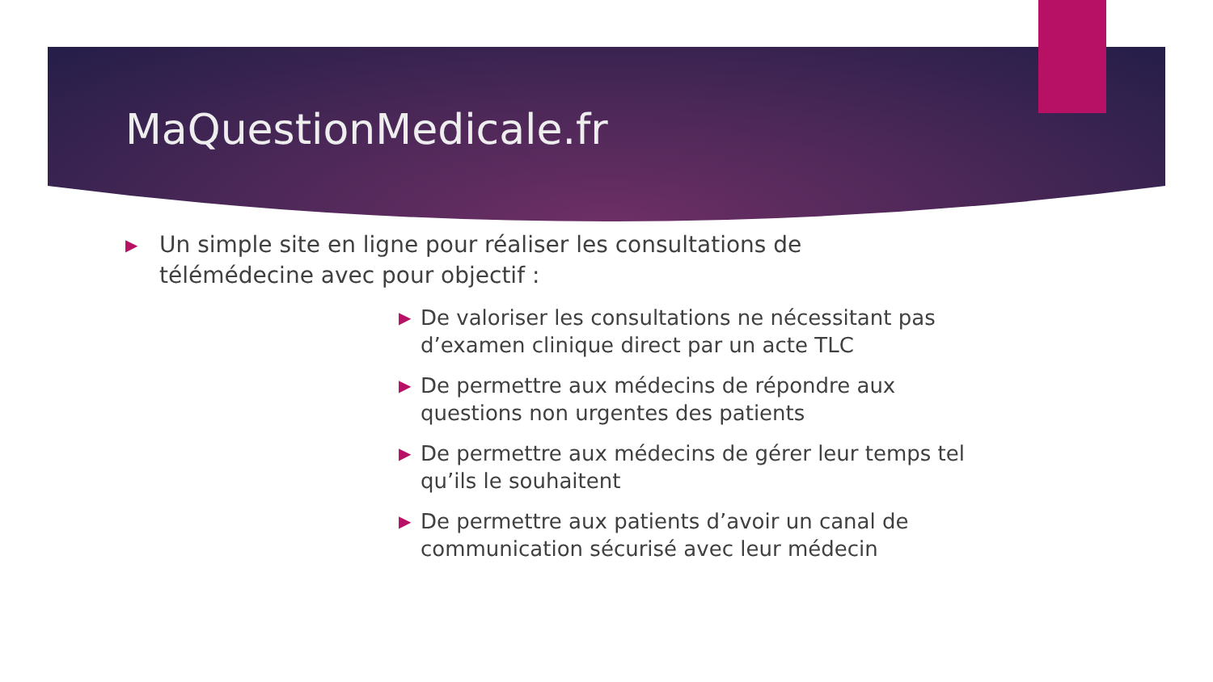MaQuestionMedicale.fr
▶ Un simple site en ligne pour réaliser les consultations de télémédecine avec pour objectif :
▶ De valoriser les consultations ne nécessitant pas d’examen clinique direct par un acte TLC
▶ De permettre aux médecins de répondre aux questions non urgentes des patients
▶ De permettre aux médecins de gérer leur temps tel qu’ils le souhaitent
▶ De permettre aux patients d’avoir un canal de communication sécurisé avec leur médecin